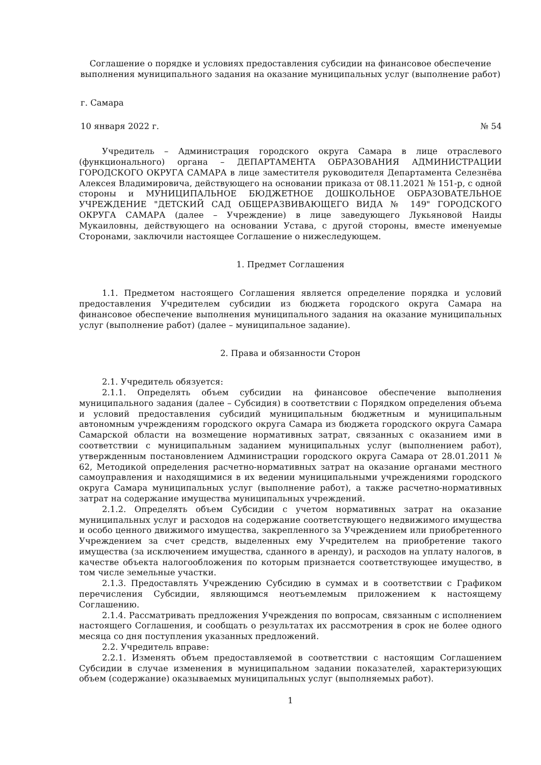Соглашение о порядке и условиях предоставления субсидии на финансовое обеспечение выполнения муниципального задания на оказание муниципальных услуг (выполнение работ)
г. Самара
10 января 2022 г. № 54
Учредитель – Администрация городского округа Самара в лице отраслевого (функционального) органа – ДЕПАРТАМЕНТА ОБРАЗОВАНИЯ АДМИНИСТРАЦИИ ГОРОДСКОГО ОКРУГА САМАРА в лице заместителя руководителя Департамента Селезнёва Алексея Владимировича, действующего на основании приказа от 08.11.2021 № 151-р, с одной стороны и МУНИЦИПАЛЬНОЕ БЮДЖЕТНОЕ ДОШКОЛЬНОЕ ОБРАЗОВАТЕЛЬНОЕ УЧРЕЖДЕНИЕ "ДЕТСКИЙ САД ОБЩЕРАЗВИВАЮЩЕГО ВИДА № 149" ГОРОДСКОГО ОКРУГА САМАРА (далее – Учреждение) в лице заведующего Лукьяновой Наиды Мукаиловны, действующего на основании Устава, с другой стороны, вместе именуемые Сторонами, заключили настоящее Соглашение о нижеследующем.
1. Предмет Соглашения
1.1. Предметом настоящего Соглашения является определение порядка и условий предоставления Учредителем субсидии из бюджета городского округа Самара на финансовое обеспечение выполнения муниципального задания на оказание муниципальных услуг (выполнение работ) (далее – муниципальное задание).
2. Права и обязанности Сторон
2.1. Учредитель обязуется:
2.1.1. Определять объем субсидии на финансовое обеспечение выполнения муниципального задания (далее – Субсидия) в соответствии с Порядком определения объема и условий предоставления субсидий муниципальным бюджетным и муниципальным автономным учреждениям городского округа Самара из бюджета городского округа Самара Самарской области на возмещение нормативных затрат, связанных с оказанием ими в соответствии с муниципальным заданием муниципальных услуг (выполнением работ), утвержденным постановлением Администрации городского округа Самара от 28.01.2011 № 62, Методикой определения расчетно-нормативных затрат на оказание органами местного самоуправления и находящимися в их ведении муниципальными учреждениями городского округа Самара муниципальных услуг (выполнение работ), а также расчетно-нормативных затрат на содержание имущества муниципальных учреждений.
2.1.2. Определять объем Субсидии с учетом нормативных затрат на оказание муниципальных услуг и расходов на содержание соответствующего недвижимого имущества и особо ценного движимого имущества, закрепленного за Учреждением или приобретенного Учреждением за счет средств, выделенных ему Учредителем на приобретение такого имущества (за исключением имущества, сданного в аренду), и расходов на уплату налогов, в качестве объекта налогообложения по которым признается соответствующее имущество, в том числе земельные участки.
2.1.3. Предоставлять Учреждению Субсидию в суммах и в соответствии с Графиком перечисления Субсидии, являющимся неотъемлемым приложением к настоящему Соглашению.
2.1.4. Рассматривать предложения Учреждения по вопросам, связанным с исполнением настоящего Соглашения, и сообщать о результатах их рассмотрения в срок не более одного месяца со дня поступления указанных предложений.
2.2. Учредитель вправе:
2.2.1. Изменять объем предоставляемой в соответствии с настоящим Соглашением Субсидии в случае изменения в муниципальном задании показателей, характеризующих объем (содержание) оказываемых муниципальных услуг (выполняемых работ).
1